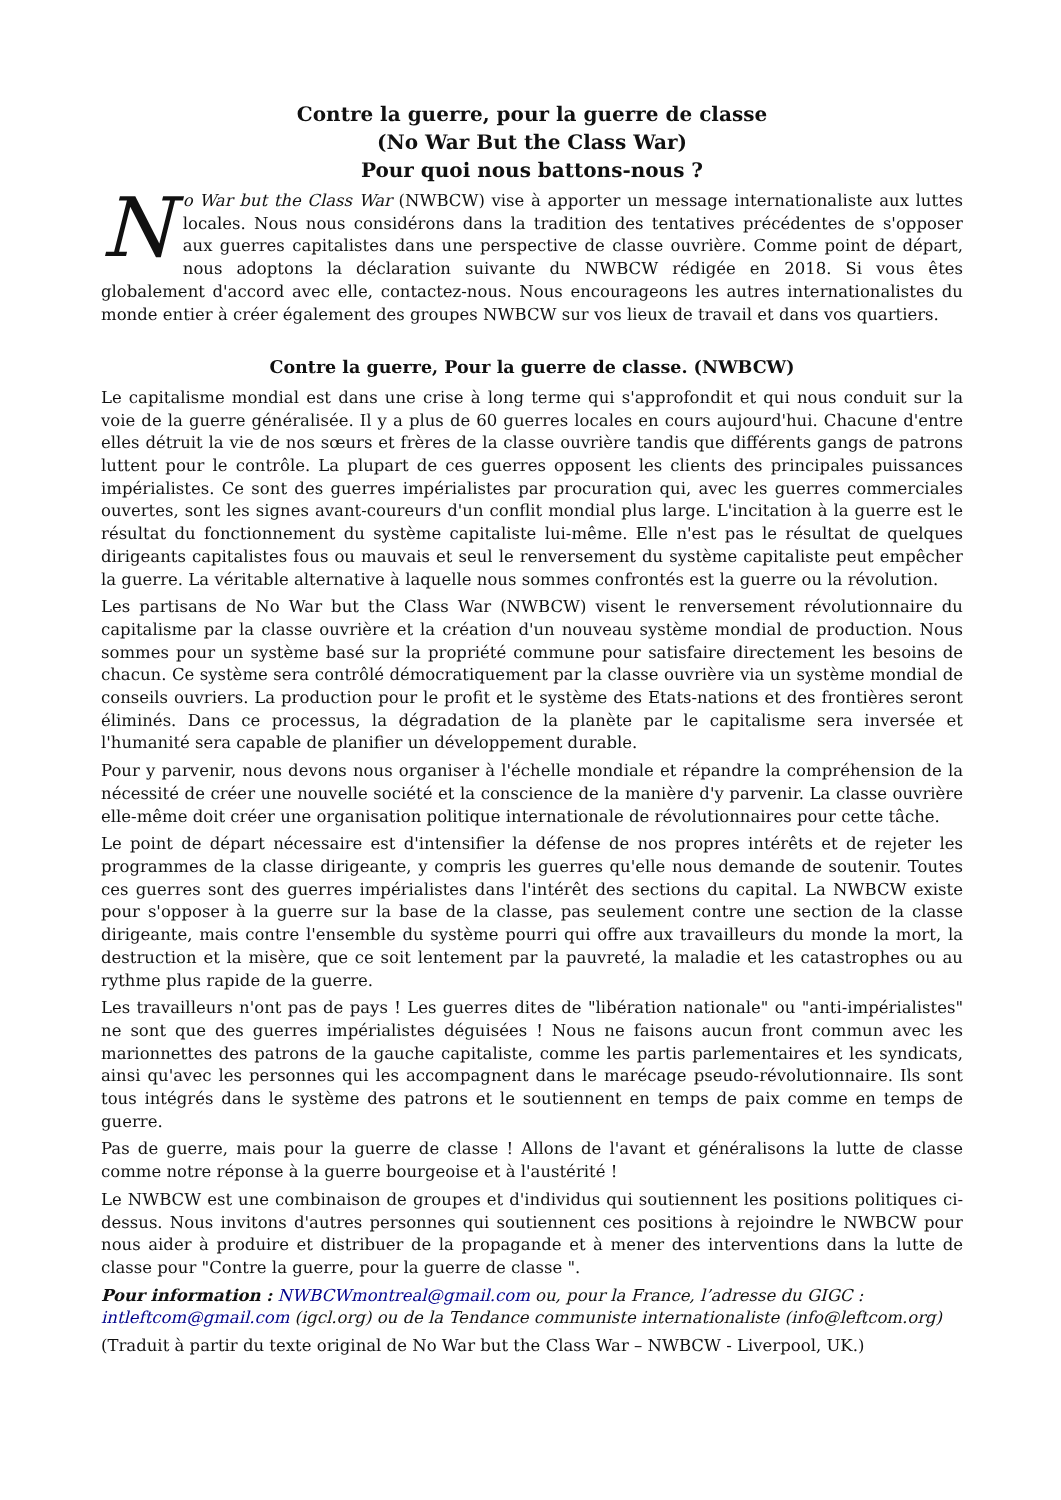Contre la guerre, pour la guerre de classe
(No War But the Class War)
Pour quoi nous battons-nous ?
No War but the Class War (NWBCW) vise à apporter un message internationaliste aux luttes locales. Nous nous considérons dans la tradition des tentatives précédentes de s'opposer aux guerres capitalistes dans une perspective de classe ouvrière. Comme point de départ, nous adoptons la déclaration suivante du NWBCW rédigée en 2018. Si vous êtes globalement d'accord avec elle, contactez-nous. Nous encourageons les autres internationalistes du monde entier à créer également des groupes NWBCW sur vos lieux de travail et dans vos quartiers.
Contre la guerre, Pour la guerre de classe. (NWBCW)
Le capitalisme mondial est dans une crise à long terme qui s'approfondit et qui nous conduit sur la voie de la guerre généralisée. Il y a plus de 60 guerres locales en cours aujourd'hui. Chacune d'entre elles détruit la vie de nos sœurs et frères de la classe ouvrière tandis que différents gangs de patrons luttent pour le contrôle. La plupart de ces guerres opposent les clients des principales puissances impérialistes. Ce sont des guerres impérialistes par procuration qui, avec les guerres commerciales ouvertes, sont les signes avant-coureurs d'un conflit mondial plus large. L'incitation à la guerre est le résultat du fonctionnement du système capitaliste lui-même. Elle n'est pas le résultat de quelques dirigeants capitalistes fous ou mauvais et seul le renversement du système capitaliste peut empêcher la guerre. La véritable alternative à laquelle nous sommes confrontés est la guerre ou la révolution.
Les partisans de No War but the Class War (NWBCW) visent le renversement révolutionnaire du capitalisme par la classe ouvrière et la création d'un nouveau système mondial de production. Nous sommes pour un système basé sur la propriété commune pour satisfaire directement les besoins de chacun. Ce système sera contrôlé démocratiquement par la classe ouvrière via un système mondial de conseils ouvriers. La production pour le profit et le système des Etats-nations et des frontières seront éliminés. Dans ce processus, la dégradation de la planète par le capitalisme sera inversée et l'humanité sera capable de planifier un développement durable.
Pour y parvenir, nous devons nous organiser à l'échelle mondiale et répandre la compréhension de la nécessité de créer une nouvelle société et la conscience de la manière d'y parvenir. La classe ouvrière elle-même doit créer une organisation politique internationale de révolutionnaires pour cette tâche.
Le point de départ nécessaire est d'intensifier la défense de nos propres intérêts et de rejeter les programmes de la classe dirigeante, y compris les guerres qu'elle nous demande de soutenir. Toutes ces guerres sont des guerres impérialistes dans l'intérêt des sections du capital. La NWBCW existe pour s'opposer à la guerre sur la base de la classe, pas seulement contre une section de la classe dirigeante, mais contre l'ensemble du système pourri qui offre aux travailleurs du monde la mort, la destruction et la misère, que ce soit lentement par la pauvreté, la maladie et les catastrophes ou au rythme plus rapide de la guerre.
Les travailleurs n'ont pas de pays ! Les guerres dites de "libération nationale" ou "anti-impérialistes" ne sont que des guerres impérialistes déguisées ! Nous ne faisons aucun front commun avec les marionnettes des patrons de la gauche capitaliste, comme les partis parlementaires et les syndicats, ainsi qu'avec les personnes qui les accompagnent dans le marécage pseudo-révolutionnaire. Ils sont tous intégrés dans le système des patrons et le soutiennent en temps de paix comme en temps de guerre.
Pas de guerre, mais pour la guerre de classe ! Allons de l'avant et généralisons la lutte de classe comme notre réponse à la guerre bourgeoise et à l'austérité !
Le NWBCW est une combinaison de groupes et d'individus qui soutiennent les positions politiques ci-dessus. Nous invitons d'autres personnes qui soutiennent ces positions à rejoindre le NWBCW pour nous aider à produire et distribuer de la propagande et à mener des interventions dans la lutte de classe pour "Contre la guerre, pour la guerre de classe ".
Pour information : NWBCWmontreal@gmail.com ou, pour la France, l’adresse du GIGC : intleftcom@gmail.com (igcl.org) ou de la Tendance communiste internationaliste (info@leftcom.org)
(Traduit à partir du texte original de No War but the Class War – NWBCW - Liverpool, UK.)